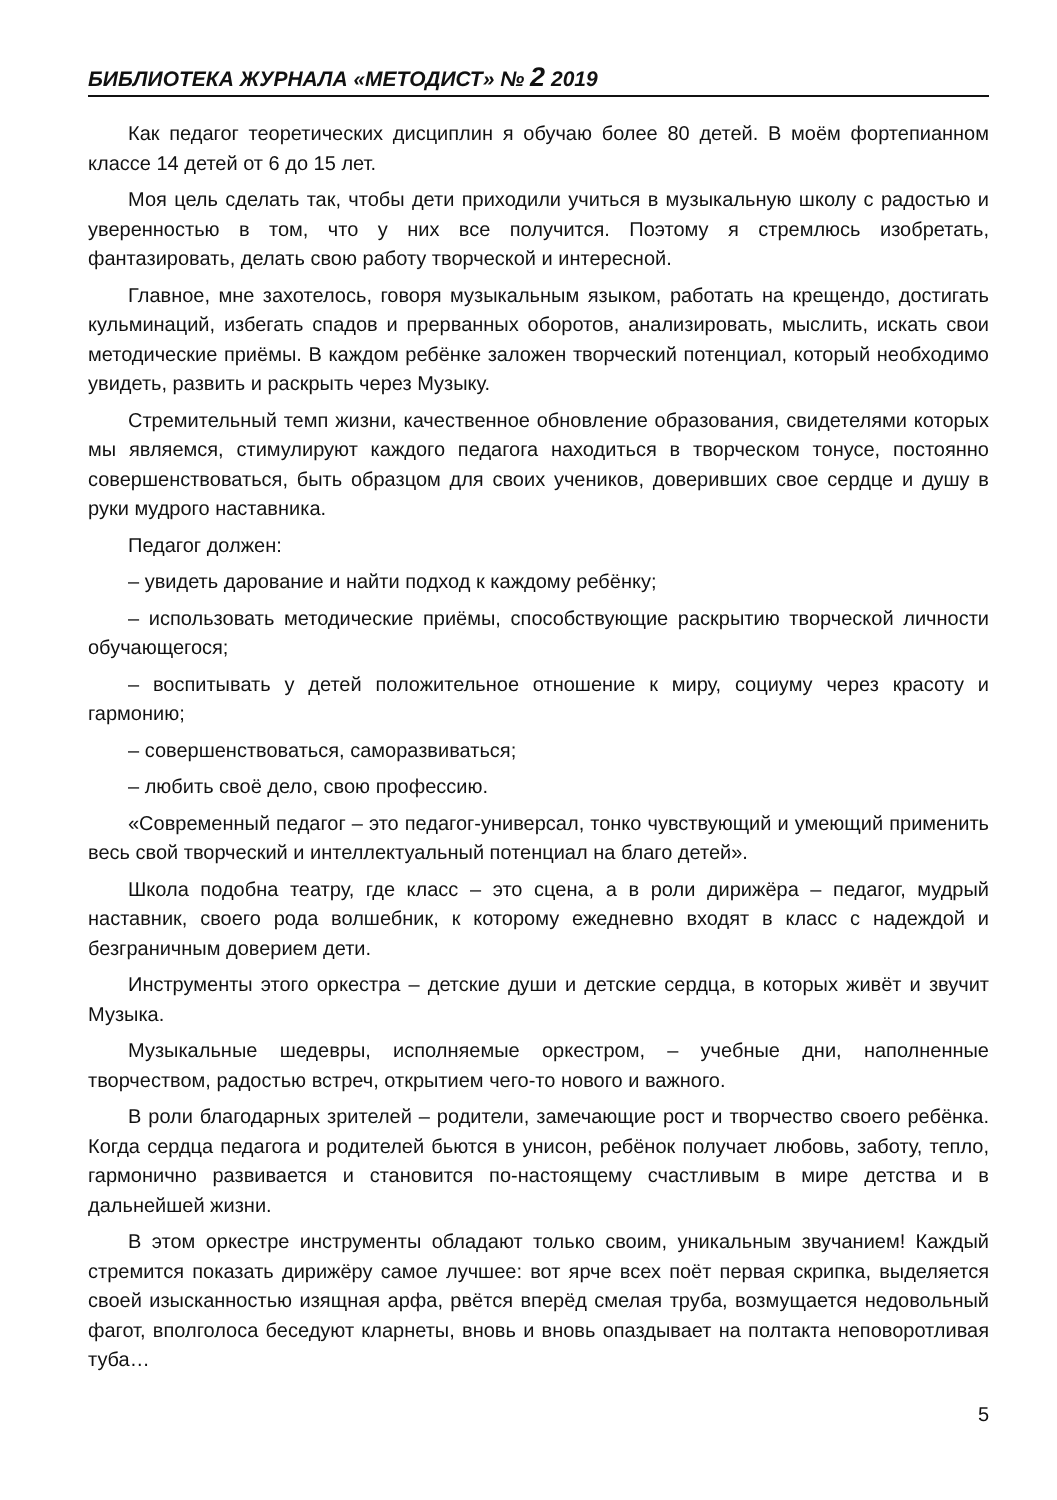БИБЛИОТЕКА ЖУРНАЛА «МЕТОДИСТ» № 2 2019
Как педагог теоретических дисциплин я обучаю более 80 детей. В моём фортепианном классе 14 детей от 6 до 15 лет.
Моя цель сделать так, чтобы дети приходили учиться в музыкальную школу с радостью и уверенностью в том, что у них все получится. Поэтому я стремлюсь изобретать, фантазировать, делать свою работу творческой и интересной.
Главное, мне захотелось, говоря музыкальным языком, работать на крещендо, достигать кульминаций, избегать спадов и прерванных оборотов, анализировать, мыслить, искать свои методические приёмы. В каждом ребёнке заложен творческий потенциал, который необходимо увидеть, развить и раскрыть через Музыку.
Стремительный темп жизни, качественное обновление образования, свидетелями которых мы являемся, стимулируют каждого педагога находиться в творческом тонусе, постоянно совершенствоваться, быть образцом для своих учеников, доверивших свое сердце и душу в руки мудрого наставника.
Педагог должен:
– увидеть дарование и найти подход к каждому ребёнку;
– использовать методические приёмы, способствующие раскрытию творческой личности обучающегося;
– воспитывать у детей положительное отношение к миру, социуму через красоту и гармонию;
– совершенствоваться, саморазвиваться;
– любить своё дело, свою профессию.
«Современный педагог – это педагог-универсал, тонко чувствующий и умеющий применить весь свой творческий и интеллектуальный потенциал на благо детей».
Школа подобна театру, где класс – это сцена, а в роли дирижёра – педагог, мудрый наставник, своего рода волшебник, к которому ежедневно входят в класс с надеждой и безграничным доверием дети.
Инструменты этого оркестра – детские души и детские сердца, в которых живёт и звучит Музыка.
Музыкальные шедевры, исполняемые оркестром, – учебные дни, наполненные творчеством, радостью встреч, открытием чего-то нового и важного.
В роли благодарных зрителей – родители, замечающие рост и творчество своего ребёнка. Когда сердца педагога и родителей бьются в унисон, ребёнок получает любовь, заботу, тепло, гармонично развивается и становится по-настоящему счастливым в мире детства и в дальнейшей жизни.
В этом оркестре инструменты обладают только своим, уникальным звучанием! Каждый стремится показать дирижёру самое лучшее: вот ярче всех поёт первая скрипка, выделяется своей изысканностью изящная арфа, рвётся вперёд смелая труба, возмущается недовольный фагот, вполголоса беседуют кларнеты, вновь и вновь опаздывает на полтакта неповоротливая туба…
5